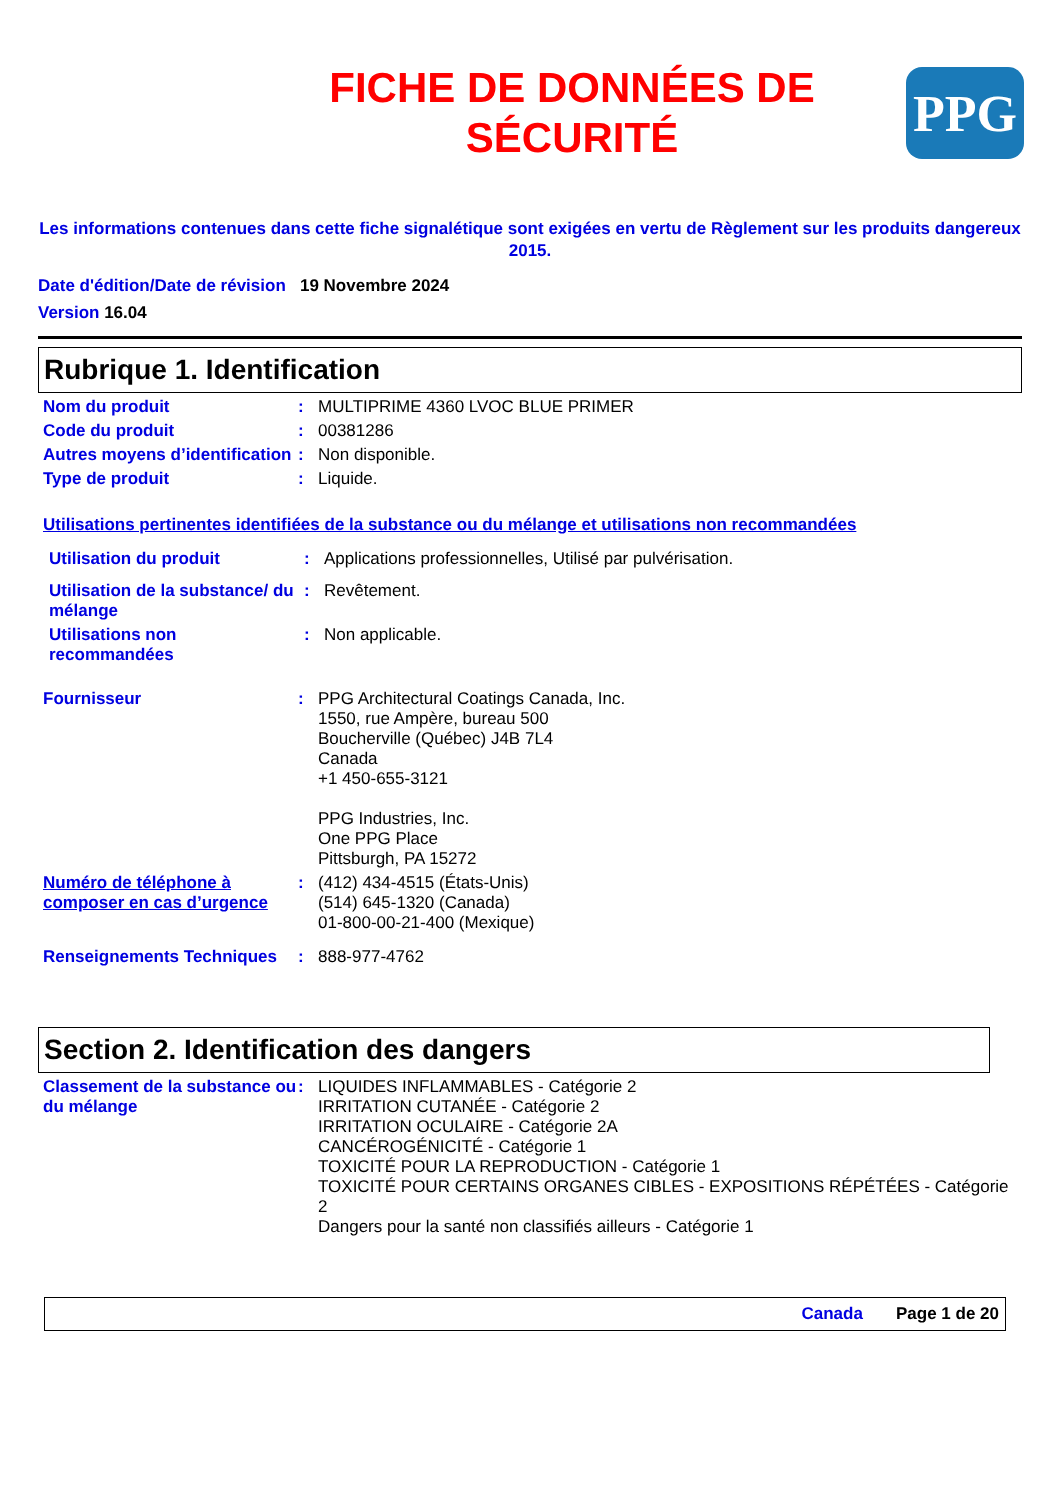FICHE DE DONNÉES DE
SÉCURITÉ
PPG
Les informations contenues dans cette fiche signalétique sont exigées en vertu de Règlement sur les produits dangereux 2015.
Date d'édition/Date de révision 19 Novembre 2024
Version 16.04
Rubrique 1. Identification
Nom du produit : MULTIPRIME 4360 LVOC BLUE PRIMER
Code du produit : 00381286
Autres moyens d’identification
: Non disponible.
Type de produit : Liquide.
Utilisations pertinentes identifiées de la substance ou du mélange et utilisations non recommandées
Utilisation du produit : Applications professionnelles, Utilisé par pulvérisation.
Utilisation de la substance/ du mélange
: Revêtement.
Utilisations non recommandées
: Non applicable.
Fournisseur : PPG Architectural Coatings Canada, Inc.
1550, rue Ampère, bureau 500
Boucherville (Québec) J4B 7L4
Canada
+1 450-655-3121
PPG Industries, Inc.
One PPG Place
Pittsburgh, PA 15272
Numéro de téléphone à composer en cas d’urgence
: (412) 434-4515 (États-Unis)
(514) 645-1320 (Canada)
01-800-00-21-400 (Mexique)
Renseignements Techniques : 888-977-4762
Section 2. Identification des dangers
Classement de la substance ou du mélange
: LIQUIDES INFLAMMABLES - Catégorie 2
IRRITATION CUTANÉE - Catégorie 2
IRRITATION OCULAIRE - Catégorie 2A
CANCÉROGÉNICITÉ - Catégorie 1
TOXICITÉ POUR LA REPRODUCTION - Catégorie 1
TOXICITÉ POUR CERTAINS ORGANES CIBLES - EXPOSITIONS RÉPÉTÉES - Catégorie 2
Dangers pour la santé non classifiés ailleurs - Catégorie 1
Canada Page 1 de 20